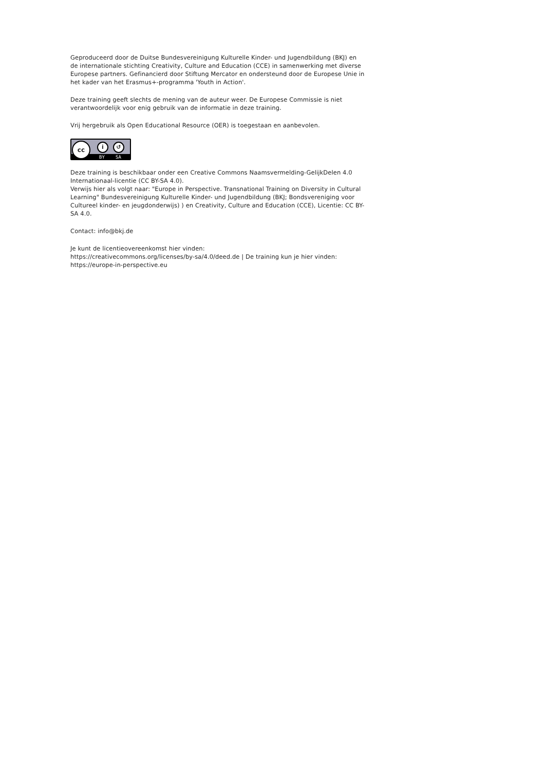Geproduceerd door de Duitse Bundesvereinigung Kulturelle Kinder- und Jugendbildung (BKJ) en de internationale stichting Creativity, Culture and Education (CCE) in samenwerking met diverse Europese partners. Gefinancierd door Stiftung Mercator en ondersteund door de Europese Unie in het kader van het Erasmus+-programma 'Youth in Action'.
Deze training geeft slechts de mening van de auteur weer. De Europese Commissie is niet verantwoordelijk voor enig gebruik van de informatie in deze training.
Vrij hergebruik als Open Educational Resource (OER) is toegestaan en aanbevolen.
cc i ↺
BY SA
Deze training is beschikbaar onder een Creative Commons Naamsvermelding-GelijkDelen 4.0 Internationaal-licentie (CC BY-SA 4.0).
Verwijs hier als volgt naar: "Europe in Perspective. Transnational Training on Diversity in Cultural Learning" Bundesvereinigung Kulturelle Kinder- und Jugendbildung (BKJ; Bondsvereniging voor Cultureel kinder- en jeugdonderwijs) ) en Creativity, Culture and Education (CCE), Licentie: CC BY-SA 4.0.
Contact: info@bkj.de
Je kunt de licentieovereenkomst hier vinden:
https://creativecommons.org/licenses/by-sa/4.0/deed.de | De training kun je hier vinden: https://europe-in-perspective.eu